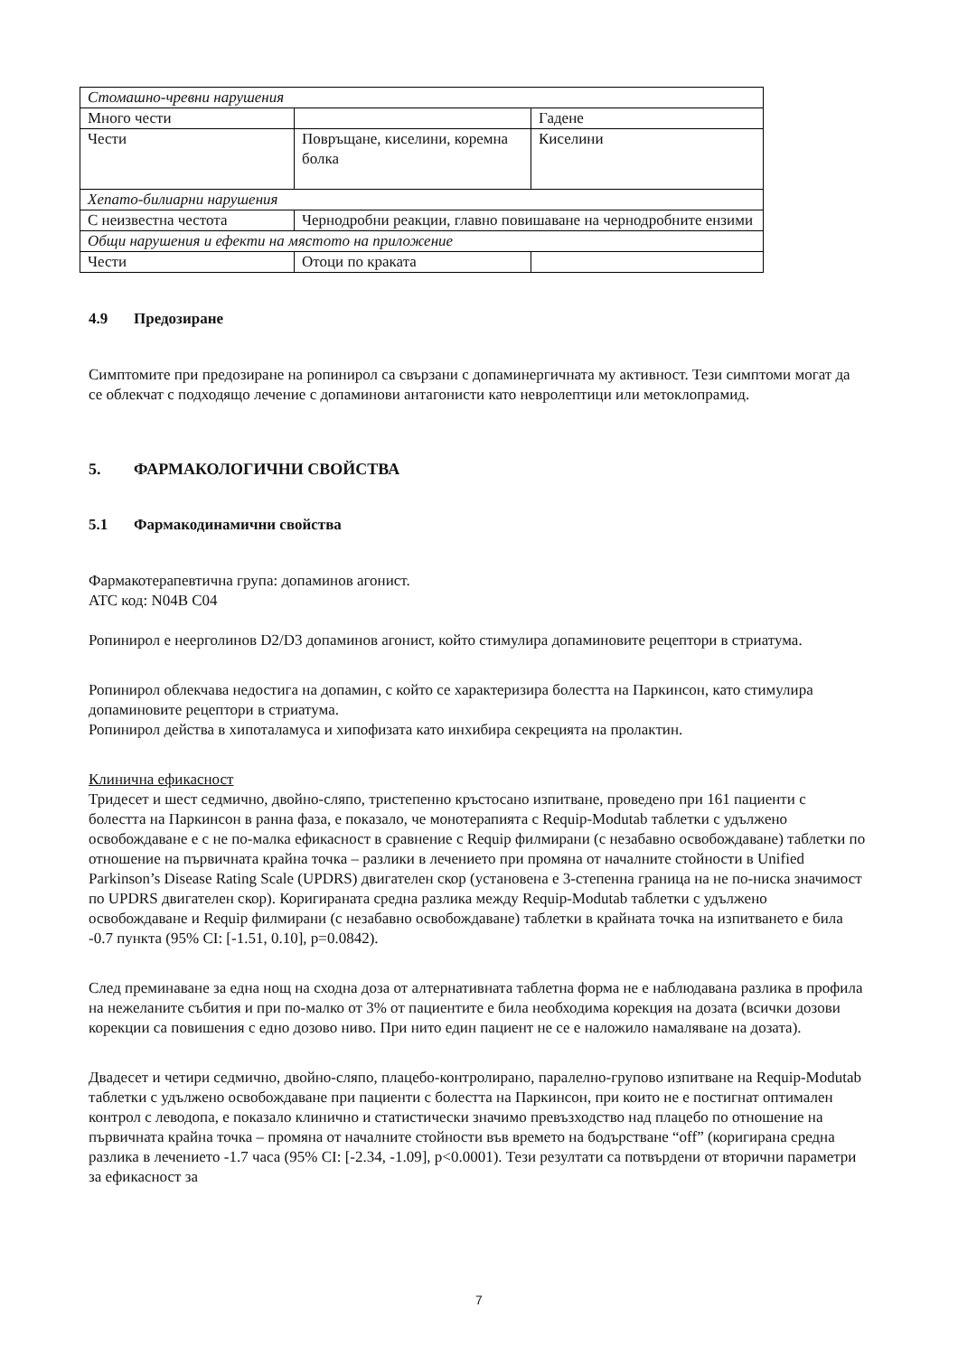| Стомашно-чревни нарушения | | |
| Много чести | | Гадене |
| Чести | Повръщане, киселини, коремна болка | Киселини |
| Хепато-билиарни нарушения | | |
| С неизвестна честота | Чернодробни реакции, главно повишаване на чернодробните ензими | |
| Общи нарушения и ефекти на мястото на приложение | | |
| Чести | Отоци по краката | |
4.9 Предозиране
Симптомите при предозиране на ропинирол са свързани с допаминергичната му активност. Тези симптоми могат да се облекчат с подходящо лечение с допаминови антагонисти като невролептици или метоклопрамид.
5. ФАРМАКОЛОГИЧНИ СВОЙСТВА
5.1 Фармакодинамични свойства
Фармакотерапевтична група: допаминов агонист.
ATC код: N04B C04
Ропинирол е неерголинов D2/D3 допаминов агонист, който стимулира допаминовите рецептори в стриатума.
Ропинирол облекчава недостига на допамин, с който се характеризира болестта на Паркинсон, като стимулира допаминовите рецептори в стриатума.
Ропинирол действа в хипоталамуса и хипофизата като инхибира секрецията на пролактин.
Клинична ефикасност
Тридесет и шест седмично, двойно-сляпо, тристепенно кръстосано изпитване, проведено при 161 пациенти с болестта на Паркинсон в ранна фаза, е показало, че монотерапията с Requip-Modutab таблетки с удължено освобождаване е с не по-малка ефикасност в сравнение с Requip филмирани (с незабавно освобождаване) таблетки по отношение на първичната крайна точка – разлики в лечението при промяна от началните стойности в Unified Parkinson’s Disease Rating Scale (UPDRS) двигателен скор (установена е 3-степенна граница на не по-ниска значимост по UPDRS двигателен скор). Коригираната средна разлика между Requip-Modutab таблетки с удължено освобождаване и Requip филмирани (с незабавно освобождаване) таблетки в крайната точка на изпитването е била -0.7 пункта (95% CI: [-1.51, 0.10], p=0.0842).
След преминаване за една нощ на сходна доза от алтернативната таблетна форма не е наблюдавана разлика в профила на нежеланите събития и при по-малко от 3% от пациентите е била необходима корекция на дозата (всички дозови корекции са повишения с едно дозово ниво. При нито един пациент не се е наложило намаляване на дозата).
Двадесет и четири седмично, двойно-сляпо, плацебо-контролирано, паралелно-групово изпитване на Requip-Modutab таблетки с удължено освобождаване при пациенти с болестта на Паркинсон, при които не е постигнат оптимален контрол с леводопа, е показало клинично и статистически значимо превъзходство над плацебо по отношение на първичната крайна точка – промяна от началните стойности във времето на бодърстване “off” (коригирана средна разлика в лечението -1.7 часа (95% CI: [-2.34, -1.09], p<0.0001). Тези резултати са потвърдени от вторични параметри за ефикасност за
7